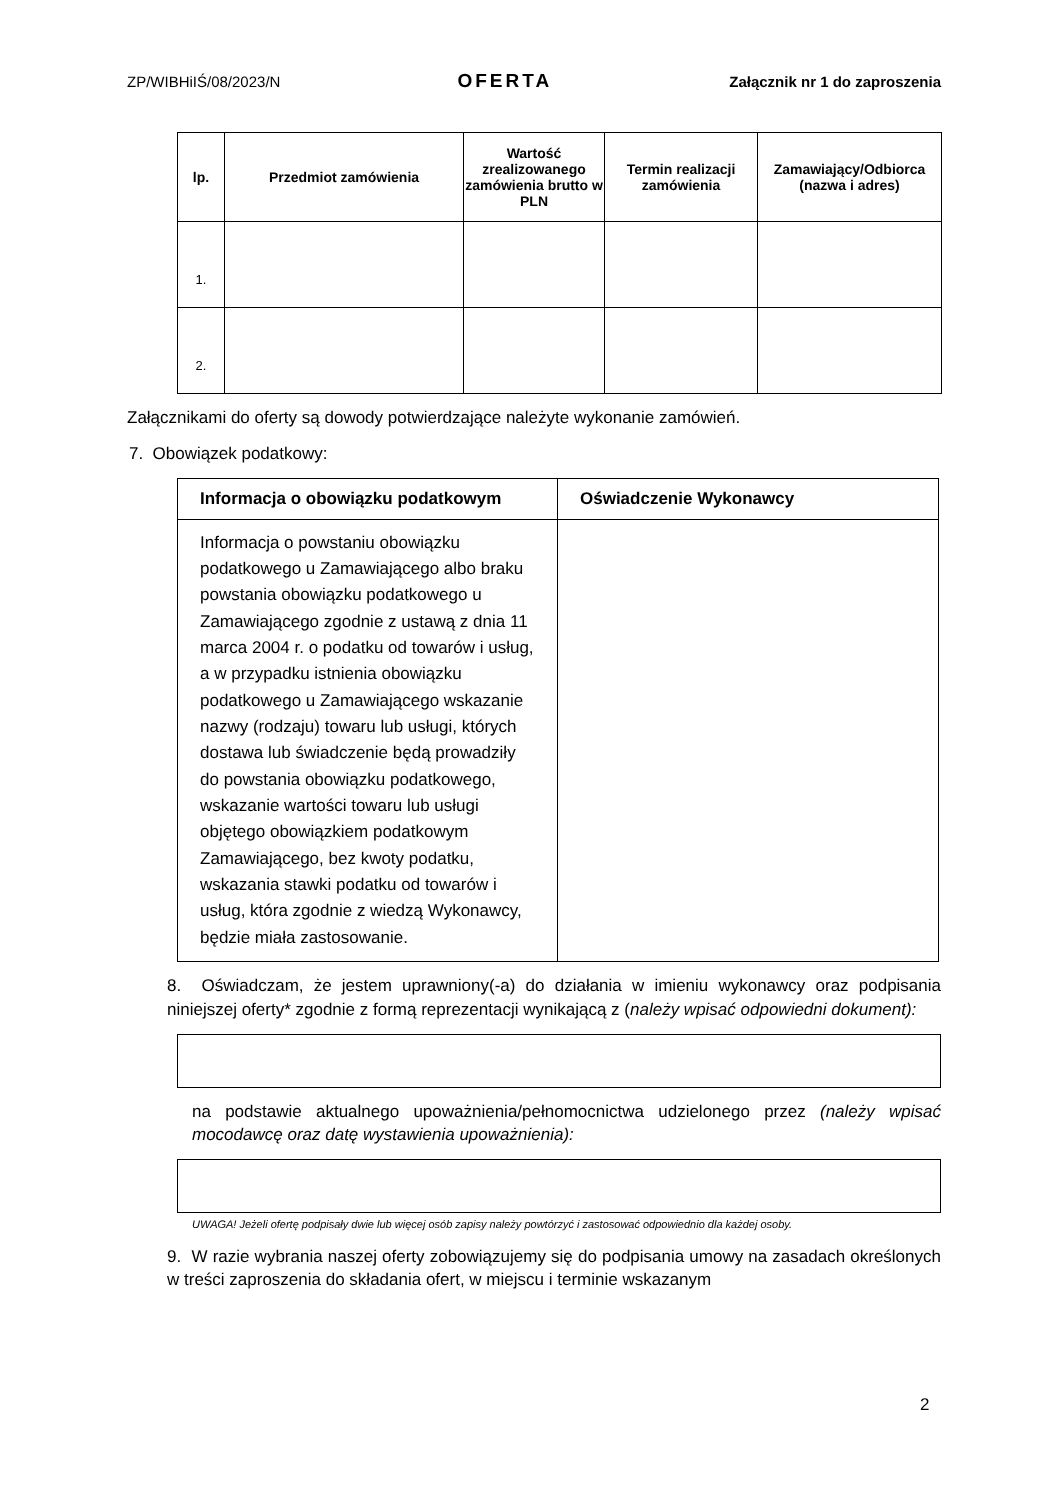ZP/WIBHiIŚ/08/2023/N OFERTA Załącznik nr 1 do zaproszenia
| lp. | Przedmiot zamówienia | Wartość zrealizowanego zamówienia brutto w PLN | Termin realizacji zamówienia | Zamawiający/Odbiorca (nazwa i adres) |
| --- | --- | --- | --- | --- |
| 1. | | | | |
| 2. | | | | |
Załącznikami do oferty są dowody potwierdzające należyte wykonanie zamówień.
7. Obowiązek podatkowy:
| Informacja o obowiązku podatkowym | Oświadczenie Wykonawcy |
| --- | --- |
| Informacja o powstaniu obowiązku podatkowego u Zamawiającego albo braku powstania obowiązku podatkowego u Zamawiającego zgodnie z ustawą z dnia 11 marca 2004 r. o podatku od towarów i usług, a w przypadku istnienia obowiązku podatkowego u Zamawiającego wskazanie nazwy (rodzaju) towaru lub usługi, których dostawa lub świadczenie będą prowadziły do powstania obowiązku podatkowego, wskazanie wartości towaru lub usługi objętego obowiązkiem podatkowym Zamawiającego, bez kwoty podatku, wskazania stawki podatku od towarów i usług, która zgodnie z wiedzą Wykonawcy, będzie miała zastosowanie. | |
8. Oświadczam, że jestem uprawniony(-a) do działania w imieniu wykonawcy oraz podpisania niniejszej oferty* zgodnie z formą reprezentacji wynikającą z (należy wpisać odpowiedni dokument):
na podstawie aktualnego upoważnienia/pełnomocnictwa udzielonego przez (należy wpisać mocodawcę oraz datę wystawienia upoważnienia):
UWAGA! Jeżeli ofertę podpisały dwie lub więcej osób zapisy należy powtórzyć i zastosować odpowiednio dla każdej osoby.
9. W razie wybrania naszej oferty zobowiązujemy się do podpisania umowy na zasadach określonych w treści zaproszenia do składania ofert, w miejscu i terminie wskazanym
2